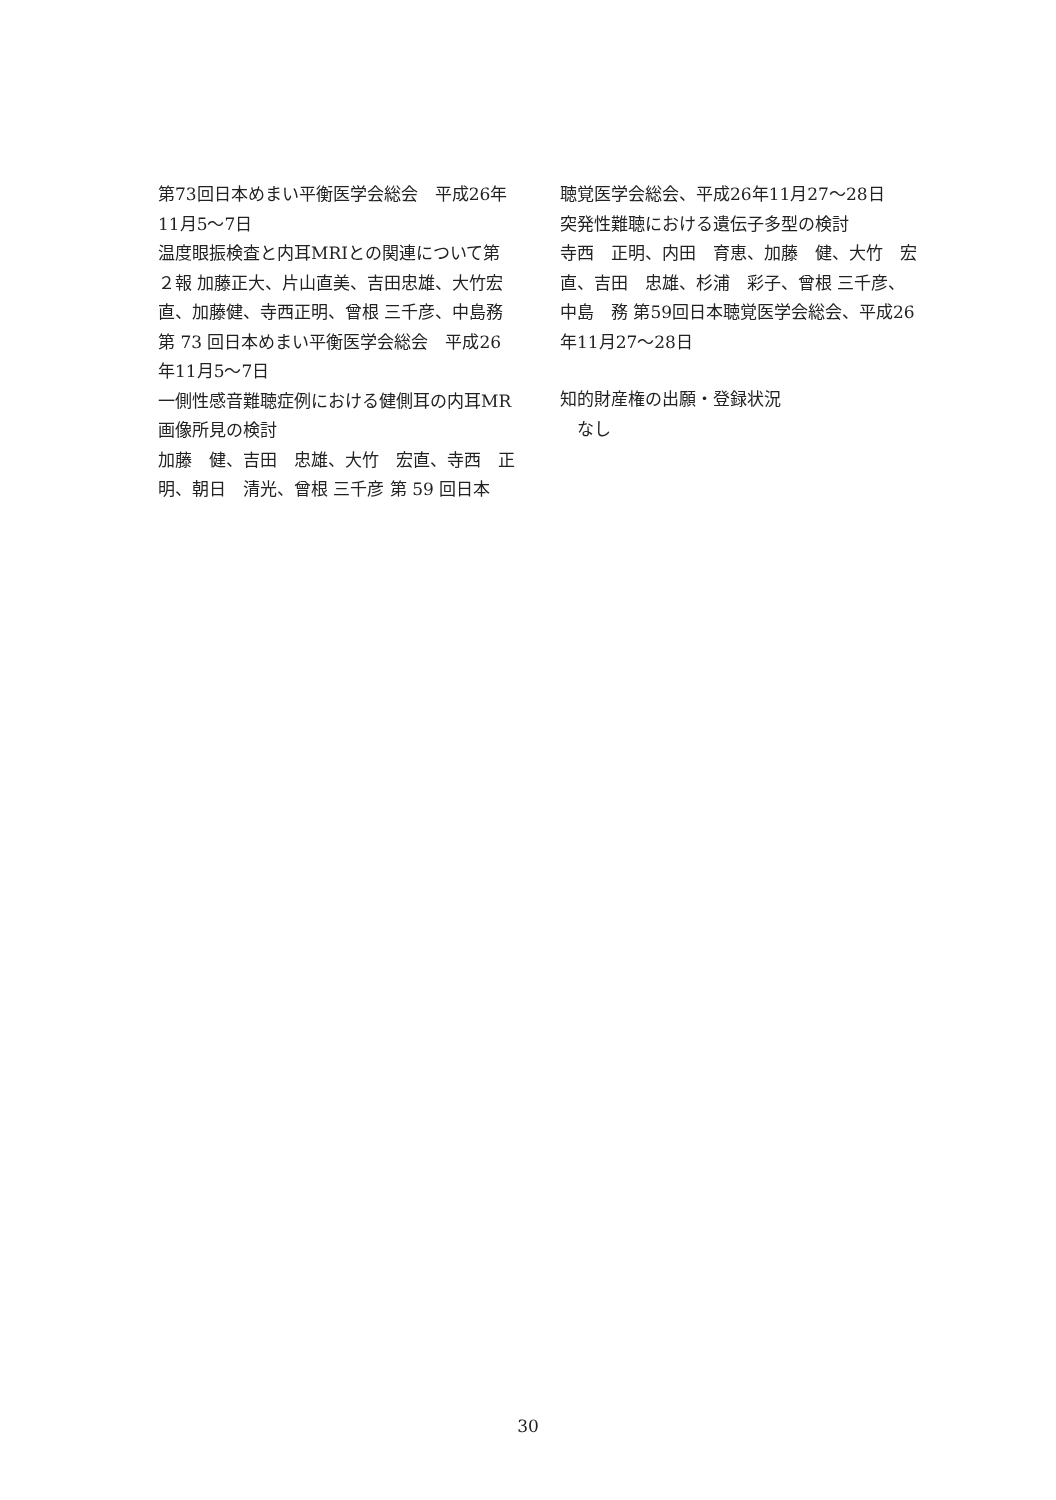第73回日本めまい平衡医学会総会　平成26年11月5〜7日
温度眼振検査と内耳MRIとの関連について第２報 加藤正大、片山直美、吉田忠雄、大竹宏直、加藤健、寺西正明、曾根 三千彦、中島務第 73 回日本めまい平衡医学会総会　平成26年11月5〜7日
一側性感音難聴症例における健側耳の内耳MR画像所見の検討
加藤　健、吉田　忠雄、大竹　宏直、寺西　正明、朝日　清光、曾根 三千彦 第 59 回日本
聴覚医学会総会、平成26年11月27〜28日
突発性難聴における遺伝子多型の検討
寺西　正明、内田　育恵、加藤　健、大竹　宏直、吉田　忠雄、杉浦　彩子、曾根 三千彦、中島　務 第59回日本聴覚医学会総会、平成26年11月27〜28日
知的財産権の出願・登録状況
　なし
30